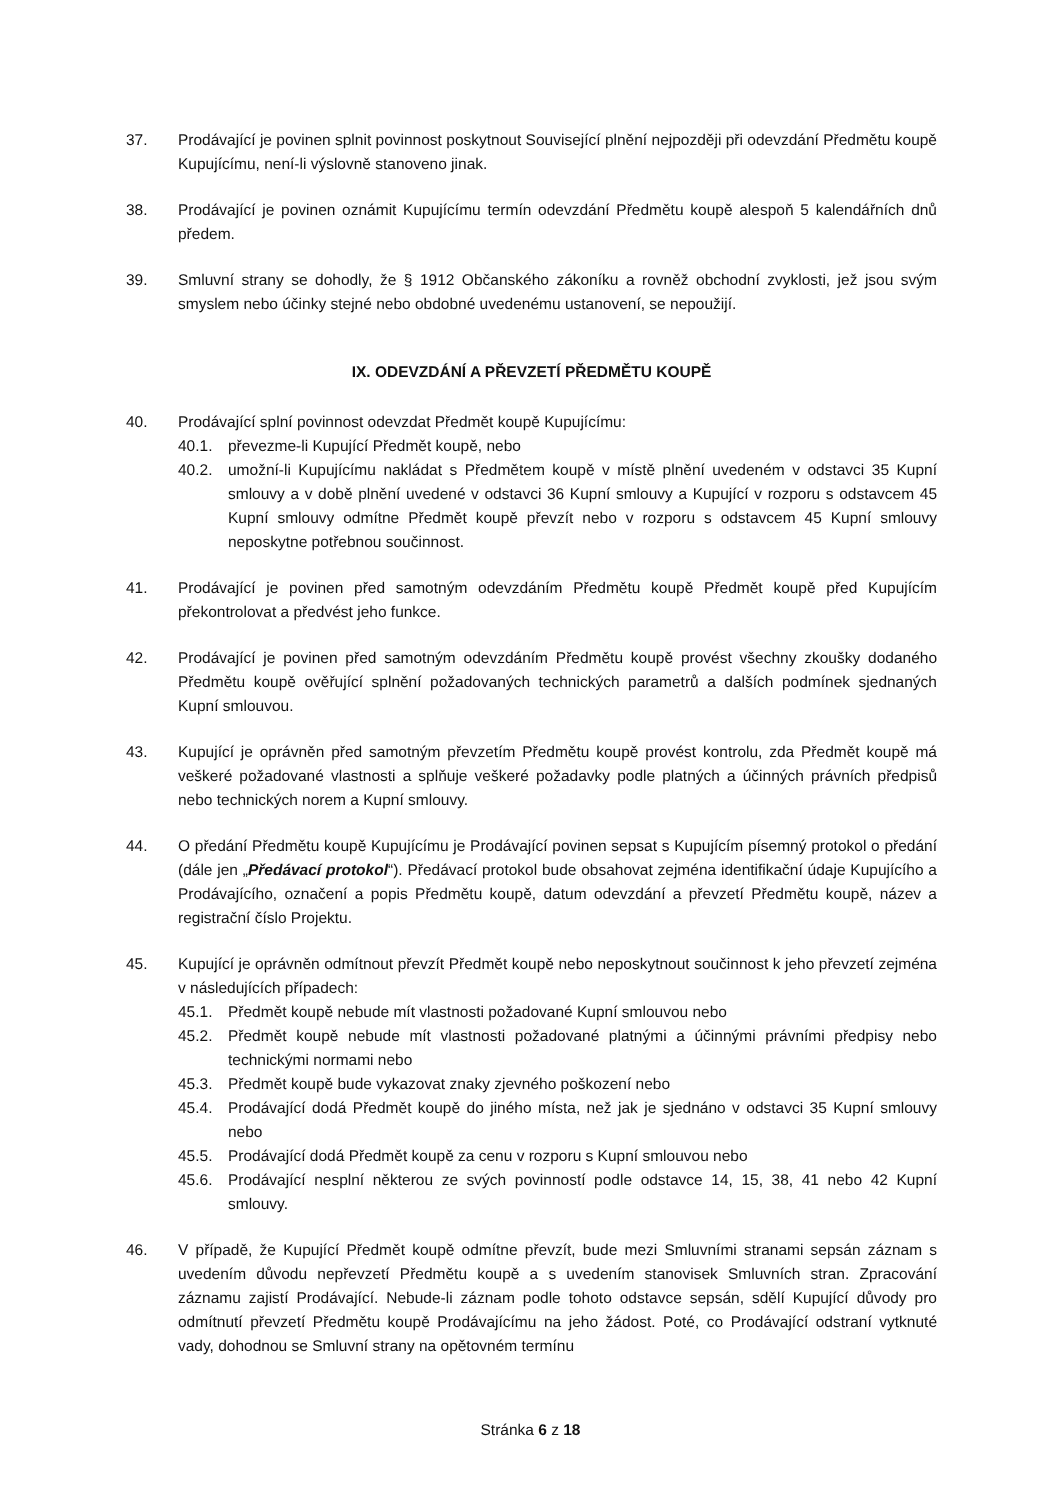37. Prodávající je povinen splnit povinnost poskytnout Související plnění nejpozději při odevzdání Předmětu koupě Kupujícímu, není-li výslovně stanoveno jinak.
38. Prodávající je povinen oznámit Kupujícímu termín odevzdání Předmětu koupě alespoň 5 kalendářních dnů předem.
39. Smluvní strany se dohodly, že § 1912 Občanského zákoníku a rovněž obchodní zvyklosti, jež jsou svým smyslem nebo účinky stejné nebo obdobné uvedenému ustanovení, se nepoužijí.
IX. ODEVZDÁNÍ A PŘEVZETÍ PŘEDMĚTU KOUPĚ
40. Prodávající splní povinnost odevzdat Předmět koupě Kupujícímu:
40.1. převezme-li Kupující Předmět koupě, nebo
40.2. umožní-li Kupujícímu nakládat s Předmětem koupě v místě plnění uvedeném v odstavci 35 Kupní smlouvy a v době plnění uvedené v odstavci 36 Kupní smlouvy a Kupující v rozporu s odstavcem 45 Kupní smlouvy odmítne Předmět koupě převzít nebo v rozporu s odstavcem 45 Kupní smlouvy neposkytne potřebnou součinnost.
41. Prodávající je povinen před samotným odevzdáním Předmětu koupě Předmět koupě před Kupujícím překontrolovat a předvést jeho funkce.
42. Prodávající je povinen před samotným odevzdáním Předmětu koupě provést všechny zkoušky dodaného Předmětu koupě ověřující splnění požadovaných technických parametrů a dalších podmínek sjednaných Kupní smlouvou.
43. Kupující je oprávněn před samotným převzetím Předmětu koupě provést kontrolu, zda Předmět koupě má veškeré požadované vlastnosti a splňuje veškeré požadavky podle platných a účinných právních předpisů nebo technických norem a Kupní smlouvy.
44. O předání Předmětu koupě Kupujícímu je Prodávající povinen sepsat s Kupujícím písemný protokol o předání (dále jen „Předávací protokol“). Předávací protokol bude obsahovat zejména identifikační údaje Kupujícího a Prodávajícího, označení a popis Předmětu koupě, datum odevzdání a převzetí Předmětu koupě, název a registrační číslo Projektu.
45. Kupující je oprávněn odmítnout převzít Předmět koupě nebo neposkytnout součinnost k jeho převzetí zejména v následujících případech:
45.1. Předmět koupě nebude mít vlastnosti požadované Kupní smlouvou nebo
45.2. Předmět koupě nebude mít vlastnosti požadované platnými a účinnými právními předpisy nebo technickými normami nebo
45.3. Předmět koupě bude vykazovat znaky zjevného poškození nebo
45.4. Prodávající dodá Předmět koupě do jiného místa, než jak je sjednáno v odstavci 35 Kupní smlouvy nebo
45.5. Prodávající dodá Předmět koupě za cenu v rozporu s Kupní smlouvou nebo
45.6. Prodávající nesplní některou ze svých povinností podle odstavce 14, 15, 38, 41 nebo 42 Kupní smlouvy.
46. V případě, že Kupující Předmět koupě odmítne převzít, bude mezi Smluvními stranami sepsán záznam s uvedením důvodu nepřevzetí Předmětu koupě a s uvedením stanovisek Smluvních stran. Zpracování záznamu zajistí Prodávající. Nebude-li záznam podle tohoto odstavce sepsán, sdělí Kupující důvody pro odmítnutí převzetí Předmětu koupě Prodávajícímu na jeho žádost. Poté, co Prodávající odstraní vytknuté vady, dohodnou se Smluvní strany na opětovném termínu
Stránka 6 z 18